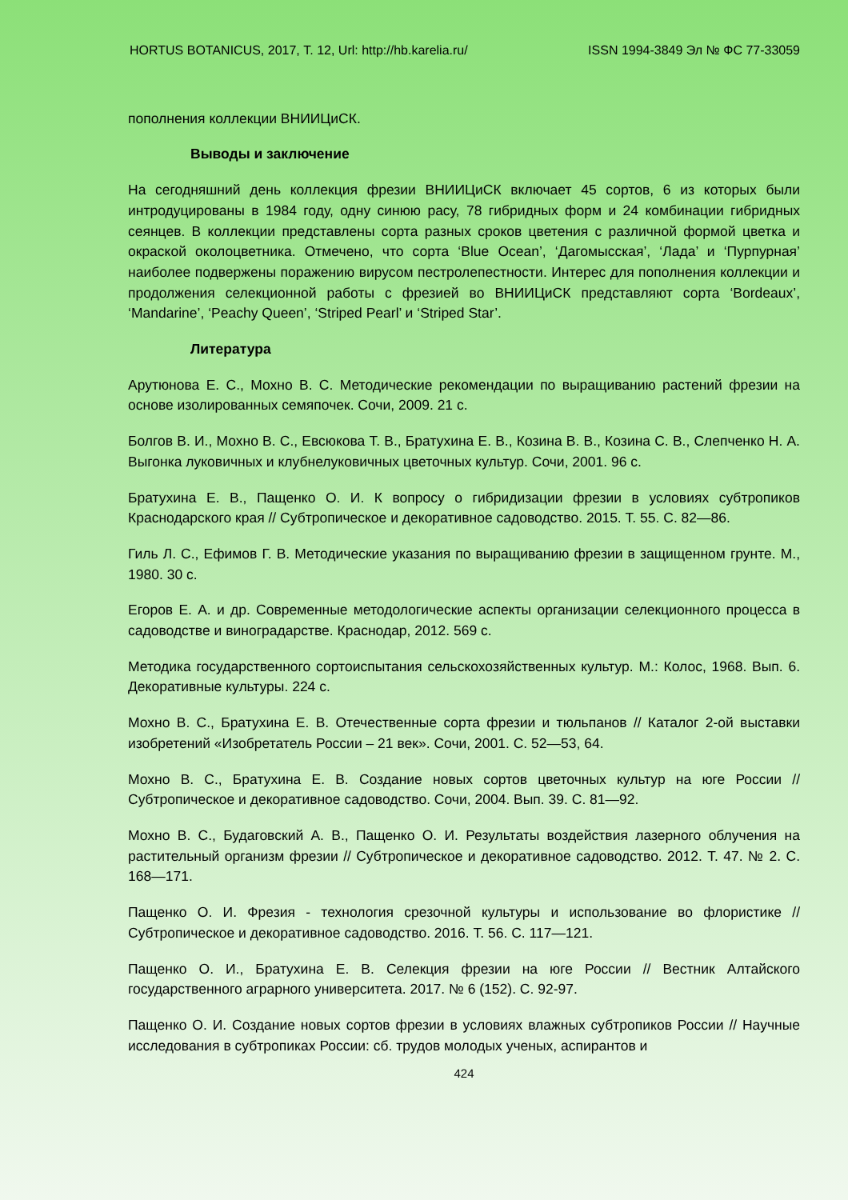HORTUS BOTANICUS, 2017, Т. 12, Url: http://hb.karelia.ru/ ISSN 1994-3849 Эл № ФС 77-33059
пополнения коллекции ВНИИЦиСК.
Выводы и заключение
На сегодняшний день коллекция фрезии ВНИИЦиСК включает 45 сортов, 6 из которых были интродуцированы в 1984 году, одну синюю расу, 78 гибридных форм и 24 комбинации гибридных сеянцев. В коллекции представлены сорта разных сроков цветения с различной формой цветка и окраской околоцветника. Отмечено, что сорта ‘Blue Ocean’, ‘Дагомысская’, ‘Лада’ и ‘Пурпурная’ наиболее подвержены поражению вирусом пестролепестности. Интерес для пополнения коллекции и продолжения селекционной работы с фрезией во ВНИИЦиСК представляют сорта ‘Bordeaux’, ‘Mandarine’, ‘Peachy Queen’, ‘Striped Pearl’ и ‘Striped Star’.
Литература
Арутюнова Е. С., Мохно В. С. Методические рекомендации по выращиванию растений фрезии на основе изолированных семяпочек. Сочи, 2009. 21 с.
Болгов В. И., Мохно В. С., Евсюкова Т. В., Братухина Е. В., Козина В. В., Козина С. В., Слепченко Н. А. Выгонка луковичных и клубнелуковичных цветочных культур. Сочи, 2001. 96 с.
Братухина Е. В., Пащенко О. И. К вопросу о гибридизации фрезии в условиях субтропиков Краснодарского края // Субтропическое и декоративное садоводство. 2015. Т. 55. С. 82—86.
Гиль Л. С., Ефимов Г. В. Методические указания по выращиванию фрезии в защищенном грунте. М., 1980. 30 с.
Егоров Е. А. и др. Современные методологические аспекты организации селекционного процесса в садоводстве и виноградарстве. Краснодар, 2012. 569 с.
Методика государственного сортоиспытания сельскохозяйственных культур. М.: Колос, 1968. Вып. 6. Декоративные культуры. 224 с.
Мохно В. С., Братухина Е. В. Отечественные сорта фрезии и тюльпанов // Каталог 2-ой выставки изобретений «Изобретатель России – 21 век». Сочи, 2001. С. 52—53, 64.
Мохно В. С., Братухина Е. В. Создание новых сортов цветочных культур на юге России // Субтропическое и декоративное садоводство. Сочи, 2004. Вып. 39. С. 81—92.
Мохно В. С., Будаговский А. В., Пащенко О. И. Результаты воздействия лазерного облучения на растительный организм фрезии // Субтропическое и декоративное садоводство. 2012. Т. 47. № 2. С. 168—171.
Пащенко О. И. Фрезия - технология срезочной культуры и использование во флористике // Субтропическое и декоративное садоводство. 2016. Т. 56. С. 117—121.
Пащенко О. И., Братухина Е. В. Селекция фрезии на юге России // Вестник Алтайского государственного аграрного университета. 2017. № 6 (152). С. 92-97.
Пащенко О. И. Создание новых сортов фрезии в условиях влажных субтропиков России // Научные исследования в субтропиках России: сб. трудов молодых ученых, аспирантов и
424